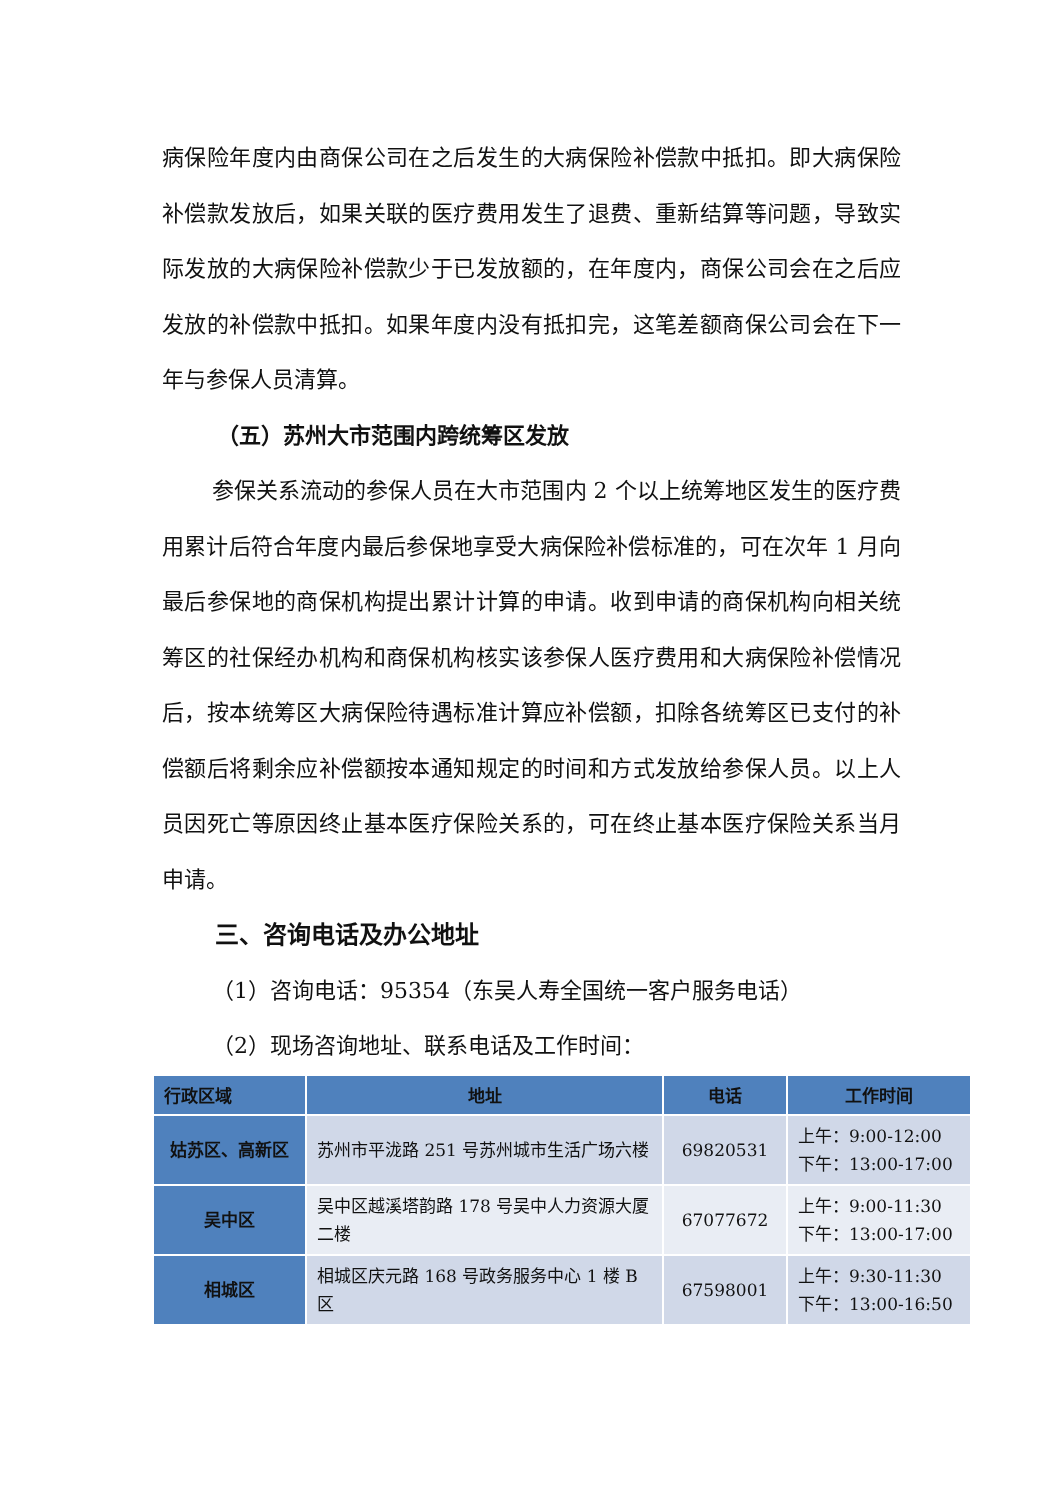病保险年度内由商保公司在之后发生的大病保险补偿款中抵扣。即大病保险补偿款发放后，如果关联的医疗费用发生了退费、重新结算等问题，导致实际发放的大病保险补偿款少于已发放额的，在年度内，商保公司会在之后应发放的补偿款中抵扣。如果年度内没有抵扣完，这笔差额商保公司会在下一年与参保人员清算。
（五）苏州大市范围内跨统筹区发放
参保关系流动的参保人员在大市范围内 2 个以上统筹地区发生的医疗费用累计后符合年度内最后参保地享受大病保险补偿标准的，可在次年 1 月向最后参保地的商保机构提出累计计算的申请。收到申请的商保机构向相关统筹区的社保经办机构和商保机构核实该参保人医疗费用和大病保险补偿情况后，按本统筹区大病保险待遇标准计算应补偿额，扣除各统筹区已支付的补偿额后将剩余应补偿额按本通知规定的时间和方式发放给参保人员。以上人员因死亡等原因终止基本医疗保险关系的，可在终止基本医疗保险关系当月申请。
三、咨询电话及办公地址
（1）咨询电话：95354（东吴人寿全国统一客户服务电话）
（2）现场咨询地址、联系电话及工作时间：
| 行政区域 | 地址 | 电话 | 工作时间 |
| --- | --- | --- | --- |
| 姑苏区、高新区 | 苏州市平泷路 251 号苏州城市生活广场六楼 | 69820531 | 上午：9:00-12:00 下午：13:00-17:00 |
| 吴中区 | 吴中区越溪塔韵路 178 号吴中人力资源大厦二楼 | 67077672 | 上午：9:00-11:30 下午：13:00-17:00 |
| 相城区 | 相城区庆元路 168 号政务服务中心 1 楼 B 区 | 67598001 | 上午：9:30-11:30 下午：13:00-16:50 |